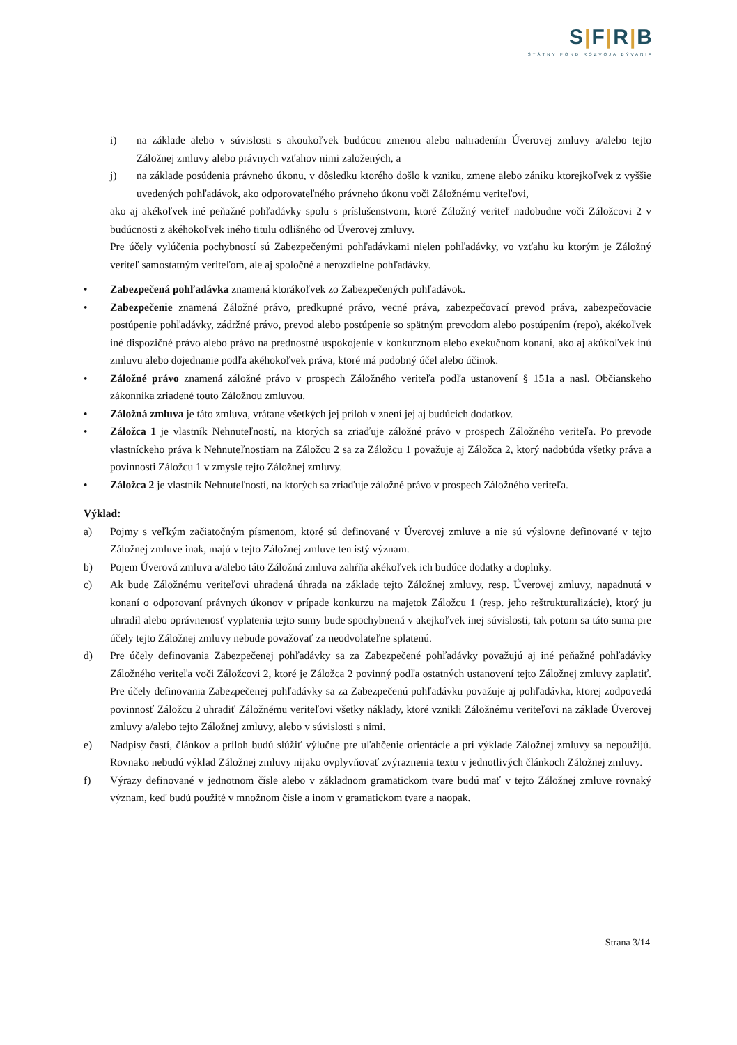S|F|R|B
ŠTÁTNY FOND ROZVOJA BÝVANIA
i) na základe alebo v súvislosti s akoukoľvek budúcou zmenou alebo nahradením Úverovej zmluvy a/alebo tejto Záložnej zmluvy alebo právnych vzťahov nimi založených, a
j) na základe posúdenia právneho úkonu, v dôsledku ktorého došlo k vzniku, zmene alebo zániku ktorejkoľvek z vyššie uvedených pohľadávok, ako odporovateľného právneho úkonu voči Záložnému veriteľovi,
ako aj akékoľvek iné peňažné pohľadávky spolu s príslušenstvom, ktoré Záložný veriteľ nadobudne voči Záložcovi 2 v budúcnosti z akéhokoľvek iného titulu odlišného od Úverovej zmluvy.
Pre účely vylúčenia pochybností sú Zabezpečenými pohľadávkami nielen pohľadávky, vo vzťahu ku ktorým je Záložný veriteľ samostatným veriteľom, ale aj spoločné a nerozdielne pohľadávky.
• Zabezpečená pohľadávka znamená ktorákoľvek zo Zabezpečených pohľadávok.
• Zabezpečenie znamená Záložné právo, predkupné právo, vecné práva, zabezpečovací prevod práva, zabezpečovacie postúpenie pohľadávky, zádržné právo, prevod alebo postúpenie so spätným prevodom alebo postúpením (repo), akékoľvek iné dispozičné právo alebo právo na prednostné uspokojenie v konkurznom alebo exekučnom konaní, ako aj akúkoľvek inú zmluvu alebo dojednanie podľa akéhokoľvek práva, ktoré má podobný účel alebo účinok.
• Záložné právo znamená záložné právo v prospech Záložného veriteľa podľa ustanovení § 151a a nasl. Občianskeho zákonníka zriadené touto Záložnou zmluvou.
• Záložná zmluva je táto zmluva, vrátane všetkých jej príloh v znení jej aj budúcich dodatkov.
• Záložca 1 je vlastník Nehnuteľností, na ktorých sa zriaďuje záložné právo v prospech Záložného veriteľa. Po prevode vlastníckeho práva k Nehnuteľnostiam na Záložcu 2 sa za Záložcu 1 považuje aj Záložca 2, ktorý nadobúda všetky práva a povinnosti Záložcu 1 v zmysle tejto Záložnej zmluvy.
• Záložca 2 je vlastník Nehnuteľností, na ktorých sa zriaďuje záložné právo v prospech Záložného veriteľa.
Výklad:
a) Pojmy s veľkým začiatočným písmenom, ktoré sú definované v Úverovej zmluve a nie sú výslovne definované v tejto Záložnej zmluve inak, majú v tejto Záložnej zmluve ten istý význam.
b) Pojem Úverová zmluva a/alebo táto Záložná zmluva zahŕňa akékoľvek ich budúce dodatky a doplnky.
c) Ak bude Záložnému veriteľovi uhradená úhrada na základe tejto Záložnej zmluvy, resp. Úverovej zmluvy, napadnutá v konaní o odporovaní právnych úkonov v prípade konkurzu na majetok Záložcu 1 (resp. jeho reštrukturalizácie), ktorý ju uhradil alebo oprávnenosť vyplatenia tejto sumy bude spochybnená v akejkoľvek inej súvislosti, tak potom sa táto suma pre účely tejto Záložnej zmluvy nebude považovať za neodvolateľne splatenú.
d) Pre účely definovania Zabezpečenej pohľadávky sa za Zabezpečené pohľadávky považujú aj iné peňažné pohľadávky Záložného veriteľa voči Záložcovi 2, ktoré je Záložca 2 povinný podľa ostatných ustanovení tejto Záložnej zmluvy zaplatiť. Pre účely definovania Zabezpečenej pohľadávky sa za Zabezpečenú pohľadávku považuje aj pohľadávka, ktorej zodpovedá povinnosť Záložcu 2 uhradiť Záložnému veriteľovi všetky náklady, ktoré vznikli Záložnému veriteľovi na základe Úverovej zmluvy a/alebo tejto Záložnej zmluvy, alebo v súvislosti s nimi.
e) Nadpisy častí, článkov a príloh budú slúžiť výlučne pre uľahčenie orientácie a pri výklade Záložnej zmluvy sa nepoužijú. Rovnako nebudú výklad Záložnej zmluvy nijako ovplyvňovať zvýraznenia textu v jednotlivých článkoch Záložnej zmluvy.
f) Výrazy definované v jednotnom čísle alebo v základnom gramatickom tvare budú mať v tejto Záložnej zmluve rovnaký význam, keď budú použité v množnom čísle a inom v gramatickom tvare a naopak.
Strana 3/14